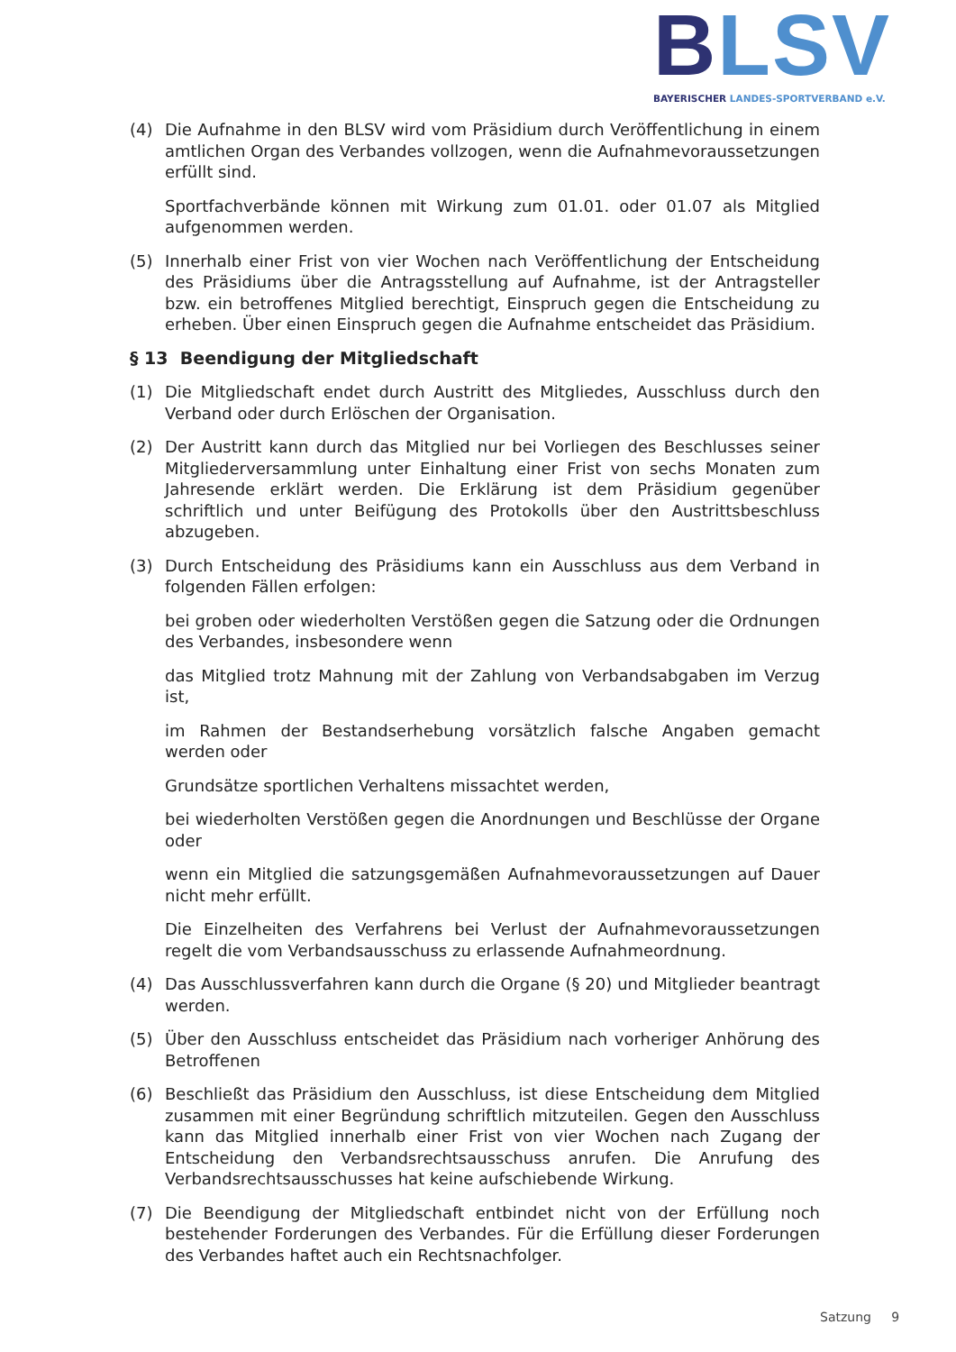BLSV
BAYERISCHER LANDES-SPORTVERBAND e.V.
(4) Die Aufnahme in den BLSV wird vom Präsidium durch Veröffentlichung in einem amtlichen Organ des Verbandes vollzogen, wenn die Aufnahmevoraussetzungen erfüllt sind.
Sportfachverbände können mit Wirkung zum 01.01. oder 01.07 als Mitglied aufgenommen werden.
(5) Innerhalb einer Frist von vier Wochen nach Veröffentlichung der Entscheidung des Präsidiums über die Antragsstellung auf Aufnahme, ist der Antragsteller bzw. ein betroffenes Mitglied berechtigt, Einspruch gegen die Entscheidung zu erheben. Über einen Einspruch gegen die Aufnahme entscheidet das Präsidium.
§ 13 Beendigung der Mitgliedschaft
(1) Die Mitgliedschaft endet durch Austritt des Mitgliedes, Ausschluss durch den Verband oder durch Erlöschen der Organisation.
(2) Der Austritt kann durch das Mitglied nur bei Vorliegen des Beschlusses seiner Mitgliederversammlung unter Einhaltung einer Frist von sechs Monaten zum Jahresende erklärt werden. Die Erklärung ist dem Präsidium gegenüber schriftlich und unter Beifügung des Protokolls über den Austrittsbeschluss abzugeben.
(3) Durch Entscheidung des Präsidiums kann ein Ausschluss aus dem Verband in folgenden Fällen erfolgen:
bei groben oder wiederholten Verstößen gegen die Satzung oder die Ordnungen des Verbandes, insbesondere wenn
das Mitglied trotz Mahnung mit der Zahlung von Verbandsabgaben im Verzug ist,
im Rahmen der Bestandserhebung vorsätzlich falsche Angaben gemacht werden oder
Grundsätze sportlichen Verhaltens missachtet werden,
bei wiederholten Verstößen gegen die Anordnungen und Beschlüsse der Organe oder
wenn ein Mitglied die satzungsgemäßen Aufnahmevoraussetzungen auf Dauer nicht mehr erfüllt.
Die Einzelheiten des Verfahrens bei Verlust der Aufnahmevoraussetzungen regelt die vom Verbandsausschuss zu erlassende Aufnahmeordnung.
(4) Das Ausschlussverfahren kann durch die Organe (§ 20) und Mitglieder beantragt werden.
(5) Über den Ausschluss entscheidet das Präsidium nach vorheriger Anhörung des Betroffenen
(6) Beschließt das Präsidium den Ausschluss, ist diese Entscheidung dem Mitglied zusammen mit einer Begründung schriftlich mitzuteilen. Gegen den Ausschluss kann das Mitglied innerhalb einer Frist von vier Wochen nach Zugang der Entscheidung den Verbandsrechtsausschuss anrufen. Die Anrufung des Verbandsrechtsausschusses hat keine aufschiebende Wirkung.
(7) Die Beendigung der Mitgliedschaft entbindet nicht von der Erfüllung noch bestehender Forderungen des Verbandes. Für die Erfüllung dieser Forderungen des Verbandes haftet auch ein Rechtsnachfolger.
Satzung 9